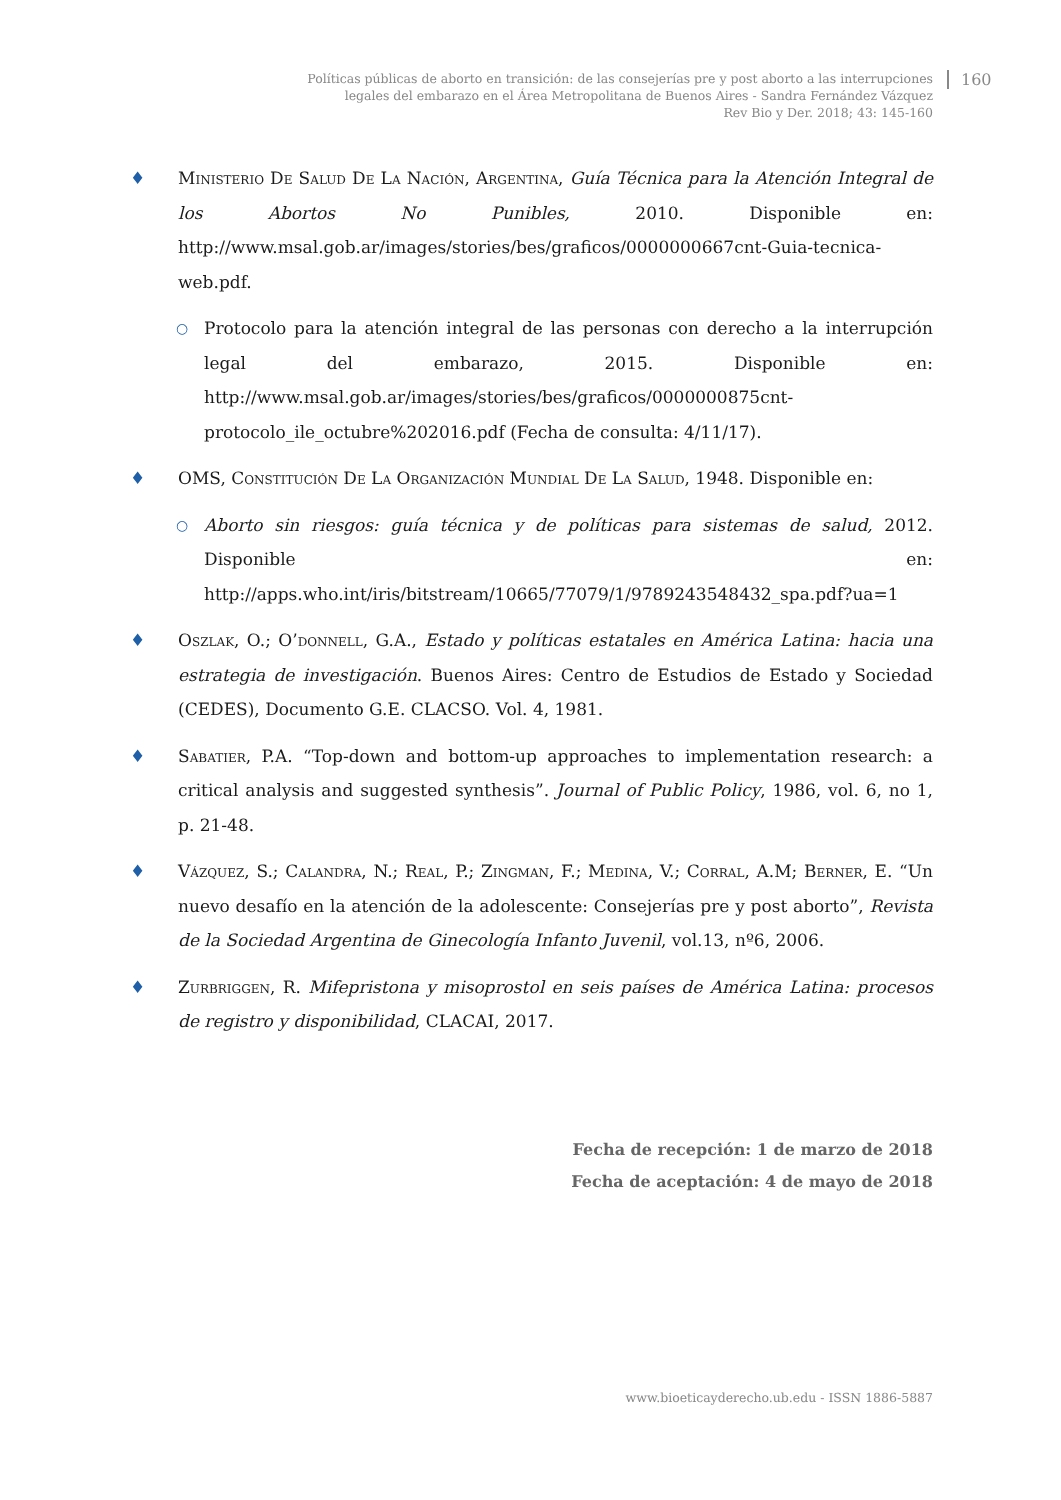Políticas públicas de aborto en transición: de las consejerías pre y post aborto a las interrupciones
legales del embarazo en el Área Metropolitana de Buenos Aires - Sandra Fernández Vázquez
Rev Bio y Der. 2018; 43: 145-160
160
♦ Ministerio De Salud De La Nación, Argentina, Guía Técnica para la Atención Integral de los Abortos No Punibles, 2010. Disponible en: http://www.msal.gob.ar/images/stories/bes/graficos/0000000667cnt-Guia-tecnica-web.pdf.
○
Protocolo para la atención integral de las personas con derecho a la interrupción legal del embarazo, 2015. Disponible en: http://www.msal.gob.ar/images/stories/bes/graficos/0000000875cnt-protocolo_ile_octubre%202016.pdf (Fecha de consulta: 4/11/17).
♦ OMS, Constitución De La Organización Mundial De La Salud, 1948. Disponible en:
○
Aborto sin riesgos: guía técnica y de políticas para sistemas de salud, 2012. Disponible en: http://apps.who.int/iris/bitstream/10665/77079/1/9789243548432_spa.pdf?ua=1
♦ Oszlak, O.; O’donnell, G.A., Estado y políticas estatales en América Latina: hacia una estrategia de investigación. Buenos Aires: Centro de Estudios de Estado y Sociedad (CEDES), Documento G.E. CLACSO. Vol. 4, 1981.
♦ Sabatier, P.A. “Top-down and bottom-up approaches to implementation research: a critical analysis and suggested synthesis”. Journal of Public Policy, 1986, vol. 6, no 1, p. 21-48.
♦ Vázquez, S.; Calandra, N.; Real, P.; Zingman, F.; Medina, V.; Corral, A.M; Berner, E. “Un nuevo desafío en la atención de la adolescente: Consejerías pre y post aborto”, Revista de la Sociedad Argentina de Ginecología Infanto Juvenil, vol.13, nº6, 2006.
♦ Zurbriggen, R. Mifepristona y misoprostol en seis países de América Latina: procesos de registro y disponibilidad, CLACAI, 2017.
Fecha de recepción: 1 de marzo de 2018
Fecha de aceptación: 4 de mayo de 2018
www.bioeticayderecho.ub.edu - ISSN 1886-5887